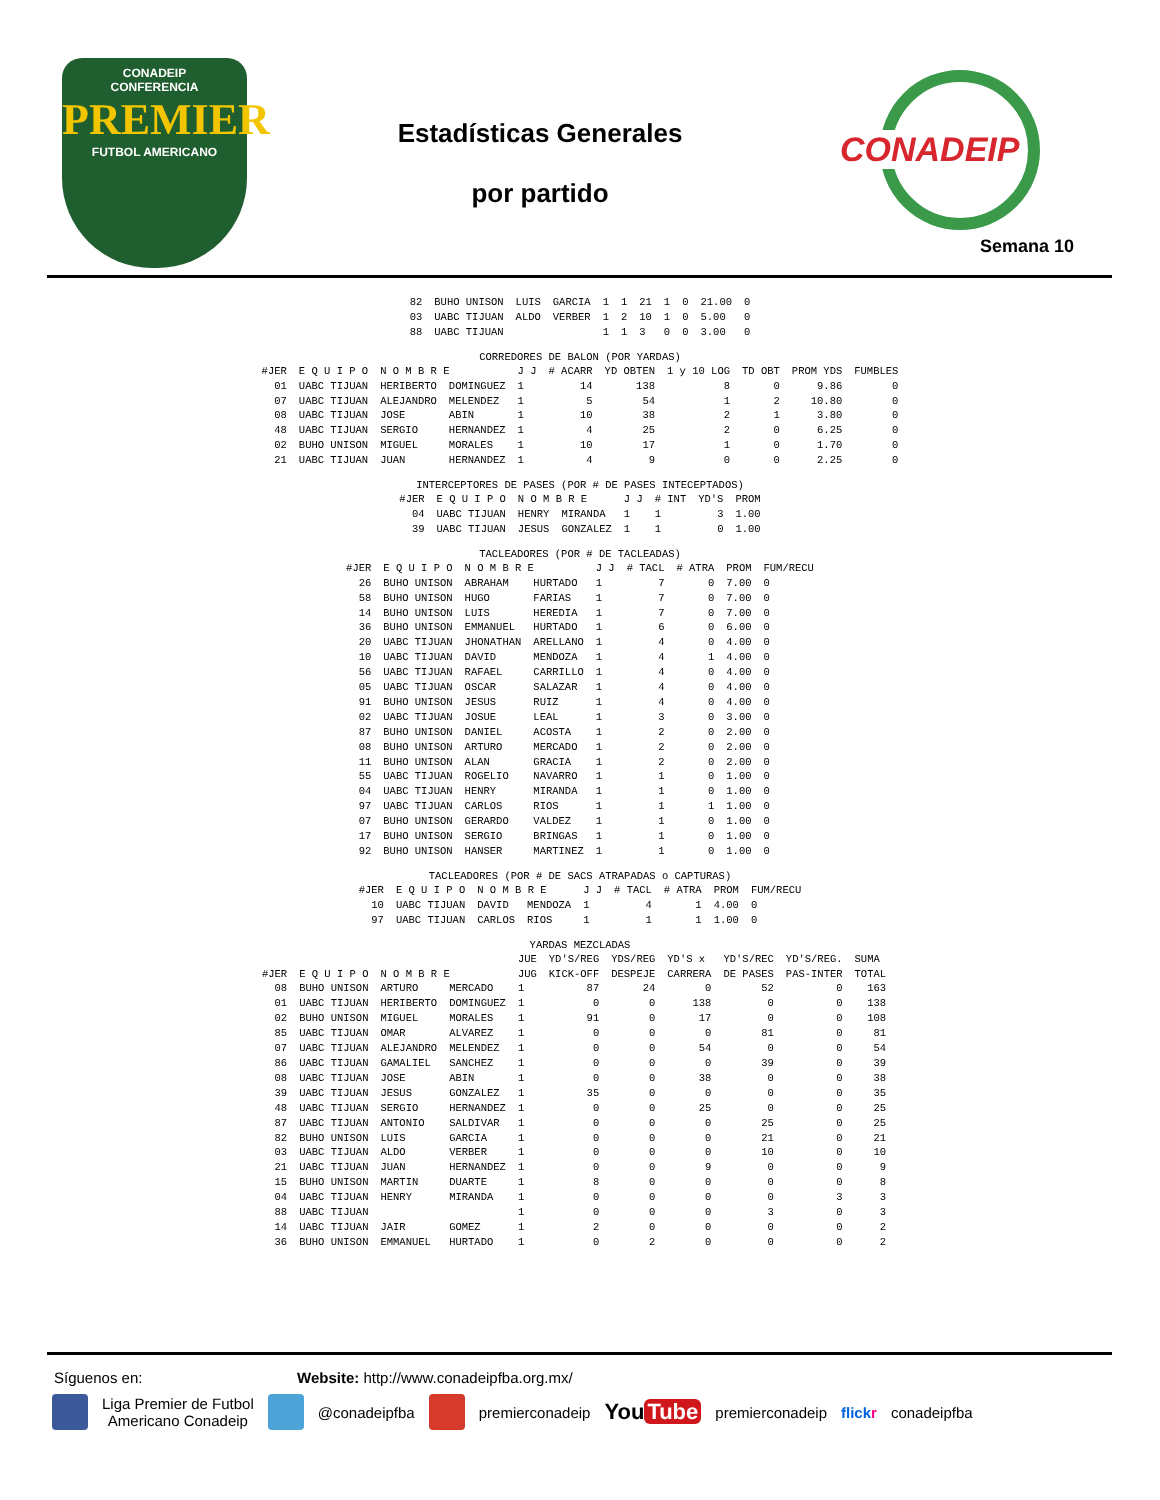CONADEIP
CONFERENCIA
PREMIER
FUTBOL AMERICANO
Estadísticas Generales
por partido
CONADEIP
Semana 10
| 82 | BUHO UNISON | LUIS | GARCIA | 1 | 1 | 21 | 1 | 0 | 21.00 | 0 |
| 03 | UABC TIJUAN | ALDO | VERBER | 1 | 2 | 10 | 1 | 0 | 5.00 | 0 |
| 88 | UABC TIJUAN | | | 1 | 1 | 3 | 0 | 0 | 3.00 | 0 |
CORREDORES DE BALON (POR YARDAS)
| #JER | E Q U I P O | N O M B R E | | J J | # ACARR | YD OBTEN | 1 y 10 LOG | TD OBT | PROM YDS | FUMBLES |
| --- | --- | --- | --- | --- | --- | --- | --- | --- | --- | --- |
| 01 | UABC TIJUAN | HERIBERTO | DOMINGUEZ | 1 | 14 | 138 | 8 | 0 | 9.86 | 0 |
| 07 | UABC TIJUAN | ALEJANDRO | MELENDEZ | 1 | 5 | 54 | 1 | 2 | 10.80 | 0 |
| 08 | UABC TIJUAN | JOSE | ABIN | 1 | 10 | 38 | 2 | 1 | 3.80 | 0 |
| 48 | UABC TIJUAN | SERGIO | HERNANDEZ | 1 | 4 | 25 | 2 | 0 | 6.25 | 0 |
| 02 | BUHO UNISON | MIGUEL | MORALES | 1 | 10 | 17 | 1 | 0 | 1.70 | 0 |
| 21 | UABC TIJUAN | JUAN | HERNANDEZ | 1 | 4 | 9 | 0 | 0 | 2.25 | 0 |
INTERCEPTORES DE PASES (POR # DE PASES INTECEPTADOS)
| #JER | E Q U I P O | N O M B R E | | J J | # INT | YD'S | PROM |
| --- | --- | --- | --- | --- | --- | --- | --- |
| 04 | UABC TIJUAN | HENRY | MIRANDA | 1 | 1 | 3 | 1.00 |
| 39 | UABC TIJUAN | JESUS | GONZALEZ | 1 | 1 | 0 | 1.00 |
TACLEADORES (POR # DE TACLEADAS)
| #JER | E Q U I P O | N O M B R E | | J J | # TACL | # ATRA | PROM | FUM/RECU |
| --- | --- | --- | --- | --- | --- | --- | --- | --- |
| 26 | BUHO UNISON | ABRAHAM | HURTADO | 1 | 7 | 0 | 7.00 | 0 |
| 58 | BUHO UNISON | HUGO | FARIAS | 1 | 7 | 0 | 7.00 | 0 |
| 14 | BUHO UNISON | LUIS | HEREDIA | 1 | 7 | 0 | 7.00 | 0 |
| 36 | BUHO UNISON | EMMANUEL | HURTADO | 1 | 6 | 0 | 6.00 | 0 |
| 20 | UABC TIJUAN | JHONATHAN | ARELLANO | 1 | 4 | 0 | 4.00 | 0 |
| 10 | UABC TIJUAN | DAVID | MENDOZA | 1 | 4 | 1 | 4.00 | 0 |
| 56 | UABC TIJUAN | RAFAEL | CARRILLO | 1 | 4 | 0 | 4.00 | 0 |
| 05 | UABC TIJUAN | OSCAR | SALAZAR | 1 | 4 | 0 | 4.00 | 0 |
| 91 | BUHO UNISON | JESUS | RUIZ | 1 | 4 | 0 | 4.00 | 0 |
| 02 | UABC TIJUAN | JOSUE | LEAL | 1 | 3 | 0 | 3.00 | 0 |
| 87 | BUHO UNISON | DANIEL | ACOSTA | 1 | 2 | 0 | 2.00 | 0 |
| 08 | BUHO UNISON | ARTURO | MERCADO | 1 | 2 | 0 | 2.00 | 0 |
| 11 | BUHO UNISON | ALAN | GRACIA | 1 | 2 | 0 | 2.00 | 0 |
| 55 | UABC TIJUAN | ROGELIO | NAVARRO | 1 | 1 | 0 | 1.00 | 0 |
| 04 | UABC TIJUAN | HENRY | MIRANDA | 1 | 1 | 0 | 1.00 | 0 |
| 97 | UABC TIJUAN | CARLOS | RIOS | 1 | 1 | 1 | 1.00 | 0 |
| 07 | BUHO UNISON | GERARDO | VALDEZ | 1 | 1 | 0 | 1.00 | 0 |
| 17 | BUHO UNISON | SERGIO | BRINGAS | 1 | 1 | 0 | 1.00 | 0 |
| 92 | BUHO UNISON | HANSER | MARTINEZ | 1 | 1 | 0 | 1.00 | 0 |
TACLEADORES (POR # DE SACS ATRAPADAS o CAPTURAS)
| #JER | E Q U I P O | N O M B R E | | J J | # TACL | # ATRA | PROM | FUM/RECU |
| --- | --- | --- | --- | --- | --- | --- | --- | --- |
| 10 | UABC TIJUAN | DAVID | MENDOZA | 1 | 4 | 1 | 4.00 | 0 |
| 97 | UABC TIJUAN | CARLOS | RIOS | 1 | 1 | 1 | 1.00 | 0 |
YARDAS MEZCLADAS
| | | | | JUE | YD'S/REG | YDS/REG | YD'S x | YD'S/REC | YD'S/REG. | SUMA | |
| --- | --- | --- | --- | --- | --- | --- | --- | --- | --- | --- | --- |
| #JER | E Q U I P O | N O M B R E | | JUG | KICK-OFF | DESPEJE | CARRERA | DE PASES | PAS-INTER | TOTAL | |
| 08 | BUHO UNISON | ARTURO | MERCADO | 1 | 87 | 24 | 0 | 52 | 0 | 163 | |
| 01 | UABC TIJUAN | HERIBERTO | DOMINGUEZ | 1 | 0 | 0 | 138 | 0 | 0 | 138 | |
| 02 | BUHO UNISON | MIGUEL | MORALES | 1 | 91 | 0 | 17 | 0 | 0 | 108 | |
| 85 | UABC TIJUAN | OMAR | ALVAREZ | 1 | 0 | 0 | 0 | 81 | 0 | 81 | |
| 07 | UABC TIJUAN | ALEJANDRO | MELENDEZ | 1 | 0 | 0 | 54 | 0 | 0 | 54 | |
| 86 | UABC TIJUAN | GAMALIEL | SANCHEZ | 1 | 0 | 0 | 0 | 39 | 0 | 39 | |
| 08 | UABC TIJUAN | JOSE | ABIN | 1 | 0 | 0 | 38 | 0 | 0 | 38 | |
| 39 | UABC TIJUAN | JESUS | GONZALEZ | 1 | 35 | 0 | 0 | 0 | 0 | 35 | |
| 48 | UABC TIJUAN | SERGIO | HERNANDEZ | 1 | 0 | 0 | 25 | 0 | 0 | 25 | |
| 87 | UABC TIJUAN | ANTONIO | SALDIVAR | 1 | 0 | 0 | 0 | 25 | 0 | 25 | |
| 82 | BUHO UNISON | LUIS | GARCIA | 1 | 0 | 0 | 0 | 21 | 0 | 21 | |
| 03 | UABC TIJUAN | ALDO | VERBER | 1 | 0 | 0 | 0 | 10 | 0 | 10 | |
| 21 | UABC TIJUAN | JUAN | HERNANDEZ | 1 | 0 | 0 | 9 | 0 | 0 | 9 | |
| 15 | BUHO UNISON | MARTIN | DUARTE | 1 | 8 | 0 | 0 | 0 | 0 | 8 | |
| 04 | UABC TIJUAN | HENRY | MIRANDA | 1 | 0 | 0 | 0 | 0 | 3 | 3 | |
| 88 | UABC TIJUAN | | | 1 | 0 | 0 | 0 | 3 | 0 | 3 | |
| 14 | UABC TIJUAN | JAIR | GOMEZ | 1 | 2 | 0 | 0 | 0 | 0 | 2 | |
| 36 | BUHO UNISON | EMMANUEL | HURTADO | 1 | 0 | 2 | 0 | 0 | 0 | 2 | |
Síguenos en: Website: http://www.conadeipfba.org.mx/
Liga Premier de Futbol
Americano Conadeip @conadeipfba premierconadeip You Tube premierconadeip flickr conadeipfba